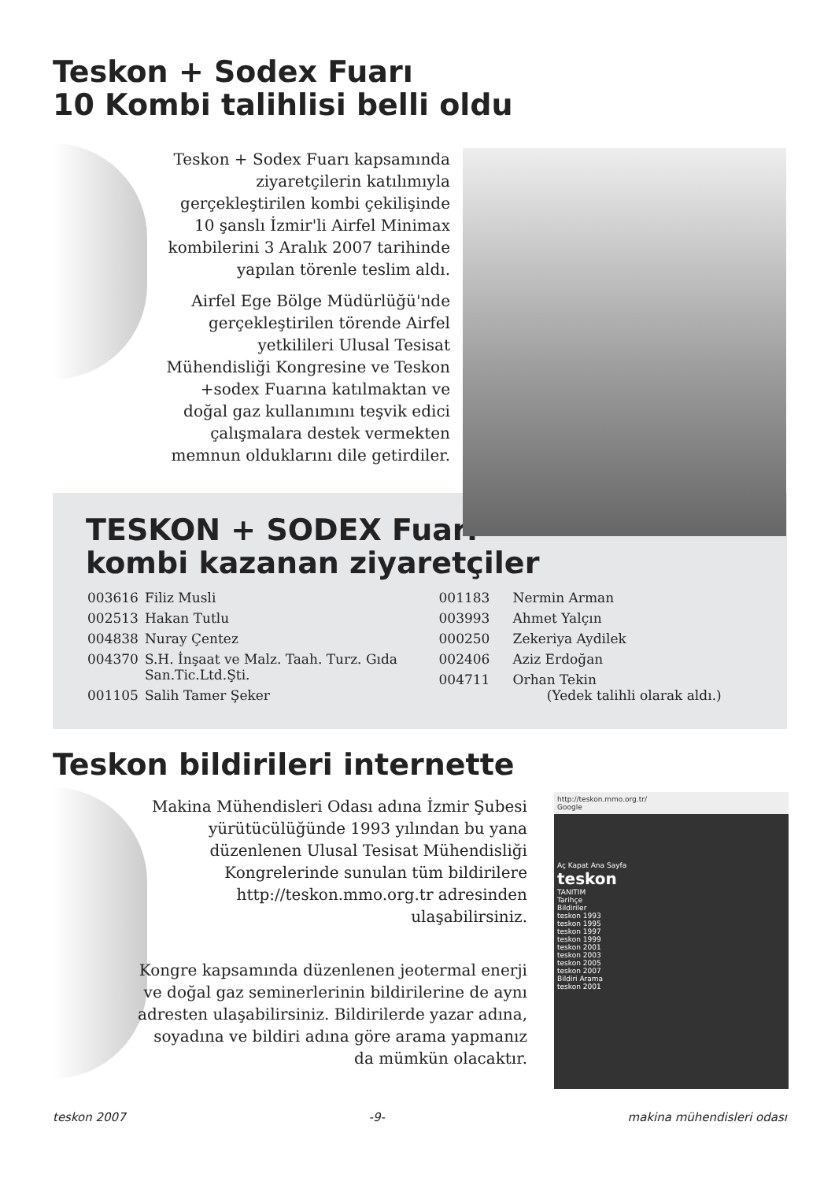Teskon + Sodex Fuarı
10 Kombi talihlisi belli oldu
Teskon + Sodex Fuarı kapsamında ziyaretçilerin katılımıyla gerçekleştirilen kombi çekilişinde 10 şanslı İzmir'li Airfel Minimax kombilerini 3 Aralık 2007 tarihinde yapılan törenle teslim aldı.
Airfel Ege Bölge Müdürlüğü'nde gerçekleştirilen törende Airfel yetkilileri Ulusal Tesisat Mühendisliği Kongresine ve Teskon +sodex Fuarına katılmaktan ve doğal gaz kullanımını teşvik edici çalışmalara destek vermekten memnun olduklarını dile getirdiler.
TESKON + SODEX Fuarı
kombi kazanan ziyaretçiler
| 003616 | Filiz Musli |
| 002513 | Hakan Tutlu |
| 004838 | Nuray Çentez |
| 004370 | S.H. İnşaat ve Malz. Taah. Turz. Gıda San.Tic.Ltd.Şti. |
| 001105 | Salih Tamer Şeker |
| 001183 | Nermin Arman |
| 003993 | Ahmet Yalçın |
| 000250 | Zekeriya Aydilek |
| 002406 | Aziz Erdoğan |
| 004711 | Orhan Tekin (Yedek talihli olarak aldı.) |
Teskon bildirileri internette
Makina Mühendisleri Odası adına İzmir Şubesi yürütücülüğünde 1993 yılından bu yana düzenlenen Ulusal Tesisat Mühendisliği Kongrelerinde sunulan tüm bildirilere http://teskon.mmo.org.tr adresinden ulaşabilirsiniz.
Kongre kapsamında düzenlenen jeotermal enerji ve doğal gaz seminerlerinin bildirilerine de aynı adresten ulaşabilirsiniz. Bildirilerde yazar adına, soyadına ve bildiri adına göre arama yapmanız da mümkün olacaktır.
http://teskon.mmo.org.tr/
Google
Aç Kapat Ana Sayfa
teskon
TANITIM
Tarihçe
Bildiriler
teskon 1993
teskon 1995
teskon 1997
teskon 1999
teskon 2001
teskon 2003
teskon 2005
teskon 2007
Bildiri Arama
teskon 2001
teskon 2007 -9- makina mühendisleri odası